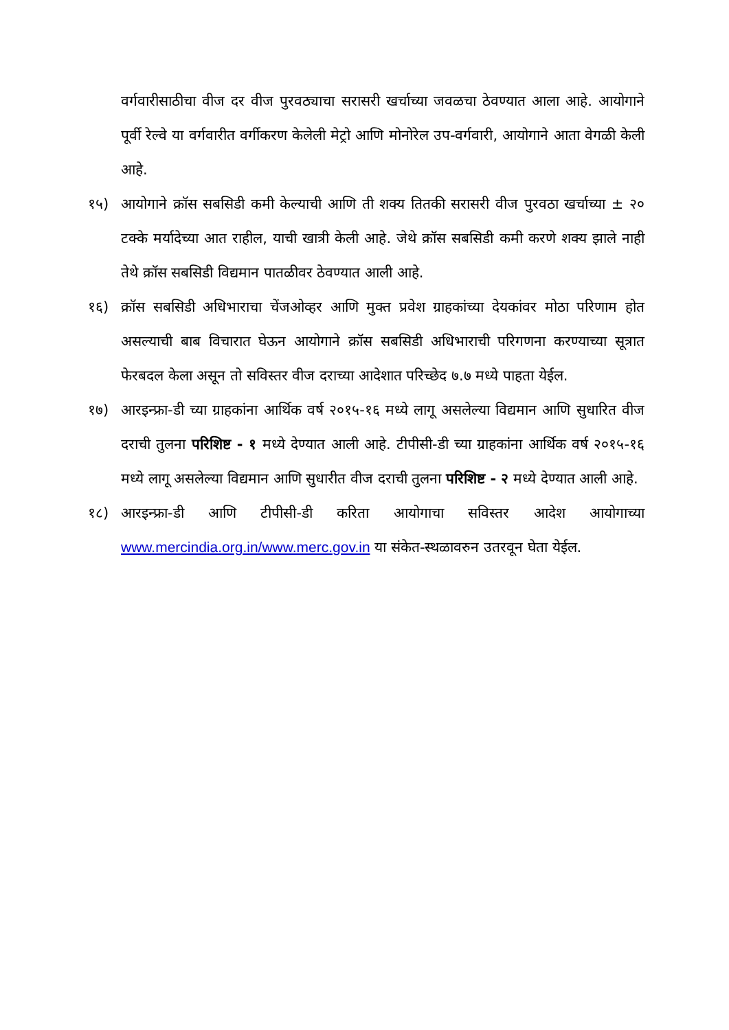वर्गवारीसाठीचा वीज दर वीज पुरवठ्याचा सरासरी खर्चाच्या जवळचा ठेवण्यात आला आहे. आयोगाने पूर्वी रेल्वे या वर्गवारीत वर्गीकरण केलेली मेट्रो आणि मोनोरेल उप-वर्गवारी, आयोगाने आता वेगळी केली आहे.
१५) आयोगाने क्रॉस सबसिडी कमी केल्याची आणि ती शक्य तितकी सरासरी वीज पुरवठा खर्चाच्या ± २० टक्के मर्यादेच्या आत राहील, याची खात्री केली आहे. जेथे क्रॉस सबसिडी कमी करणे शक्य झाले नाही तेथे क्रॉस सबसिडी विद्यमान पातळीवर ठेवण्यात आली आहे.
१६) क्रॉस सबसिडी अधिभाराचा चेंजओव्हर आणि मुक्त प्रवेश ग्राहकांच्या देयकांवर मोठा परिणाम होत असल्याची बाब विचारात घेऊन आयोगाने क्रॉस सबसिडी अधिभाराची परिगणना करण्याच्या सूत्रात फेरबदल केला असून तो सविस्तर वीज दराच्या आदेशात परिच्छेद ७.७ मध्ये पाहता येईल.
१७) आरइन्फ्रा-डी च्या ग्राहकांना आर्थिक वर्ष २०१५-१६ मध्ये लागू असलेल्या विद्यमान आणि सुधारित वीज दराची तुलना परिशिष्ट - १ मध्ये देण्यात आली आहे. टीपीसी-डी च्या ग्राहकांना आर्थिक वर्ष २०१५-१६ मध्ये लागू असलेल्या विद्यमान आणि सुधारीत वीज दराची तुलना परिशिष्ट - २ मध्ये देण्यात आली आहे.
१८) आरइन्फ्रा-डी आणि टीपीसी-डी करिता आयोगाचा सविस्तर आदेश आयोगाच्या www.mercindia.org.in/www.merc.gov.in या संकेत-स्थळावरुन उतरवून घेता येईल.